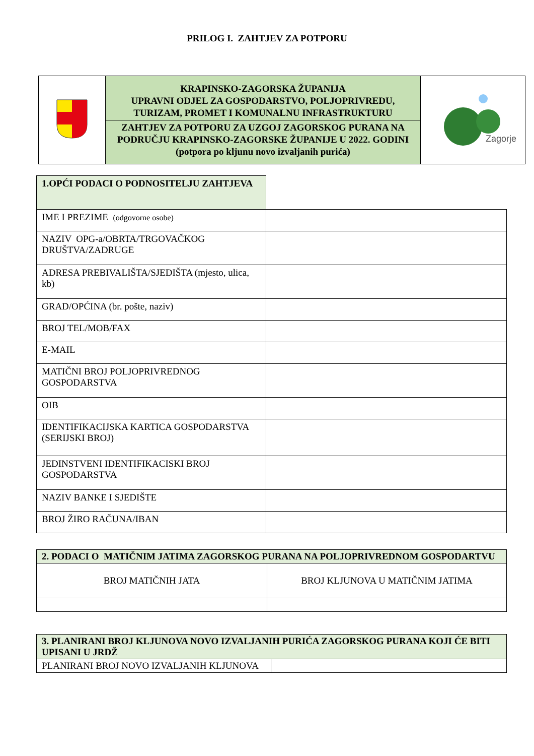PRILOG I. ZAHTJEV ZA POTPORU
| | KRAPINSKO-ZAGORSKA ŽUPANIJA UPRAVNI ODJEL ZA GOSPODARSTVO, POLJOPRIVREDU, TURIZAM, PROMET I KOMUNALNU INFRASTRUKTURU ZAHTJEV ZA POTPORU ZA UZGOJ ZAGORSKOG PURANA NA PODRUČJU KRAPINSKO-ZAGORSKE ŽUPANIJE U 2022. GODINI (potpora po kljunu novo izvaljanih purića) | Zagorje |
| 1.OPĆI PODACI O PODNOSITELJU ZAHTJEVA | |
| IME I PREZIME (odgovorne osobe) | |
| NAZIV OPG-a/OBRTA/TRGOVAČKOG DRUŠTVA/ZADRUGE | |
| ADRESA PREBIVALIŠTA/SJEDIŠTA (mjesto, ulica, kb) | |
| GRAD/OPĆINA (br. pošte, naziv) | |
| BROJ TEL/MOB/FAX | |
| E-MAIL | |
| MATIČNI BROJ POLJOPRIVREDNOG GOSPODARSTVA | |
| OIB | |
| IDENTIFIKACIJSKA KARTICA GOSPODARSTVA (SERIJSKI BROJ) | |
| JEDINSTVENI IDENTIFIKACISKI BROJ GOSPODARSTVA | |
| NAZIV BANKE I SJEDIŠTE | |
| BROJ ŽIRO RAČUNA/IBAN | |
| 2. PODACI O MATIČNIM JATIMA ZAGORSKOG PURANA NA POLJOPRIVREDNOM GOSPODARTVU | |
| BROJ MATIČNIH JATA | BROJ KLJUNOVA U MATIČNIM JATIMA |
| 3. PLANIRANI BROJ KLJUNOVA NOVO IZVALJANIH PURIĆA ZAGORSKOG PURANA KOJI ĆE BITI UPISANI U JRDŽ | |
| PLANIRANI BROJ NOVO IZVALJANIH KLJUNOVA | |